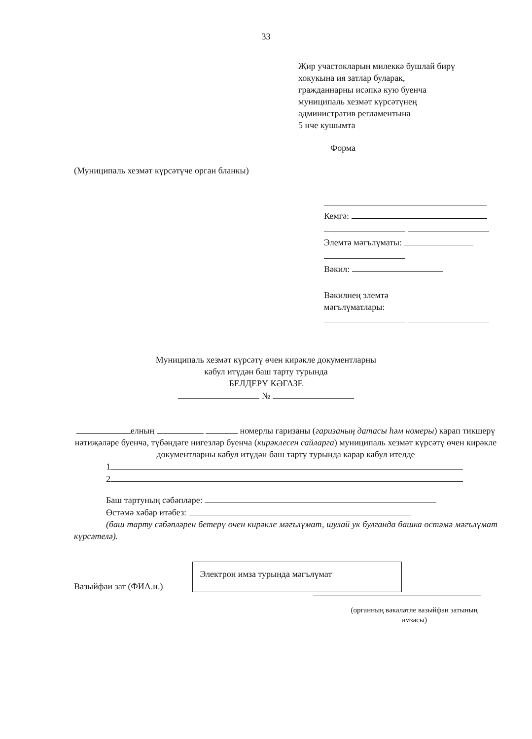33
Җир участокларын милеккә бушлай бирү
хокукына ия затлар буларак,
гражданнарны исәпкә кую буенча
муниципаль хезмәт күрсәтүнең
административ регламентына
5 нче кушымта
Форма
(Муниципаль хезмәт күрсәтүче орган бланкы)
Кемгә:
Элемтә мәгълүматы:
Вәкил:
Вәкилнең элемтә
мәгълүматлары:
Муниципаль хезмәт күрсәтү өчен кирәкле документларны
кабул итүдән баш тарту турында
БЕЛДЕРҮ КӘГАЗЕ
№
елның номерлы гаризаны (гаризаның датасы һәм номеры) карап тикшерү нәтиҗәләре буенча, түбәндәге нигезләр буенча (кирәклесен сайларга) муниципаль хезмәт күрсәтү өчен кирәкле документларны кабул итүдән баш тарту турында карар кабул ителде
1
2
Баш тартуның сәбәпләре:
Өстәмә хәбәр итәбез:
(баш тарту сәбәпләрен бетерү өчен кирәкле мәгълүмат, шулай ук булганда башка өстәмә мәгълүмат күрсәтелә).
Вазыйфаи зат (ФИА.и.)
Электрон имза турында мәгълүмат
(органның вәкаләтле вазыйфаи затының
имзасы)